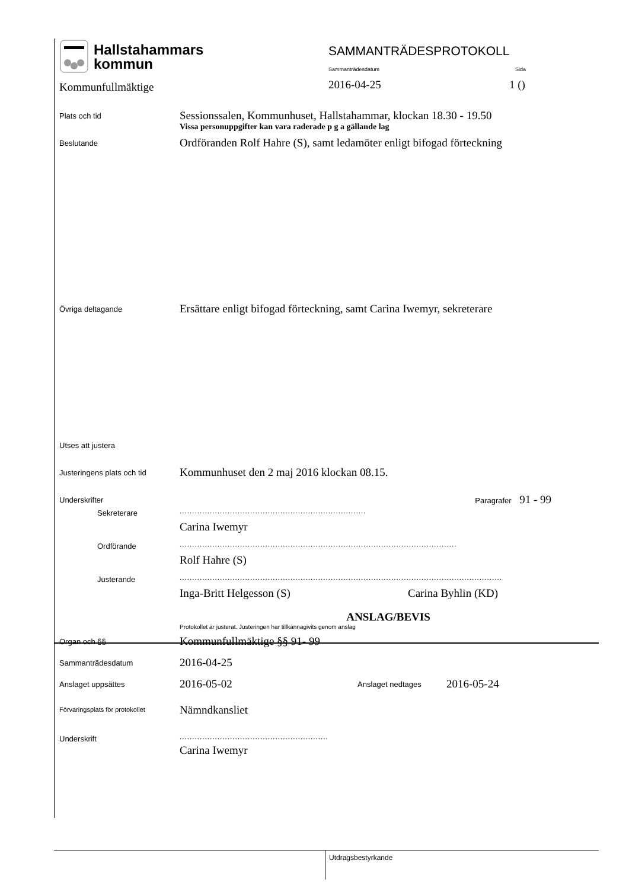Hallstahammars
kommun
Kommunfullmäktige
SAMMANTRÄDESPROTOKOLL
Sammanträdesdatum Sida
2016-04-25 1 ()
Plats och tid
Sessionssalen, Kommunhuset, Hallstahammar, klockan 18.30 - 19.50
Vissa personuppgifter kan vara raderade p g a gällande lag
Beslutande
Ordföranden Rolf Hahre (S), samt ledamöter enligt bifogad förteckning
Övriga deltagande
Ersättare enligt bifogad förteckning, samt Carina Iwemyr, sekreterare
Utses att justera
Justeringens plats och tid
Kommunhuset den 2 maj 2016 klockan 08.15.
Underskrifter
Paragrafer 91 - 99
Sekreterare
..........................................................................
Carina Iwemyr
Ordförande
..............................................................................................................
Rolf Hahre (S)
Justerande
................................................................................................................................
Inga-Britt Helgesson (S) Carina Byhlin (KD)
ANSLAG/BEVIS
Protokollet är justerat. Justeringen har tillkännagivits genom anslag
Organ och §§
Kommunfullmäktige §§ 91- 99
Sammanträdesdatum
2016-04-25
Anslaget uppsättes
2016-05-02
Anslaget nedtages
2016-05-24
Förvaringsplats för protokollet
Nämndkansliet
Underskrift
...........................................................
Carina Iwemyr
Utdragsbestyrkande